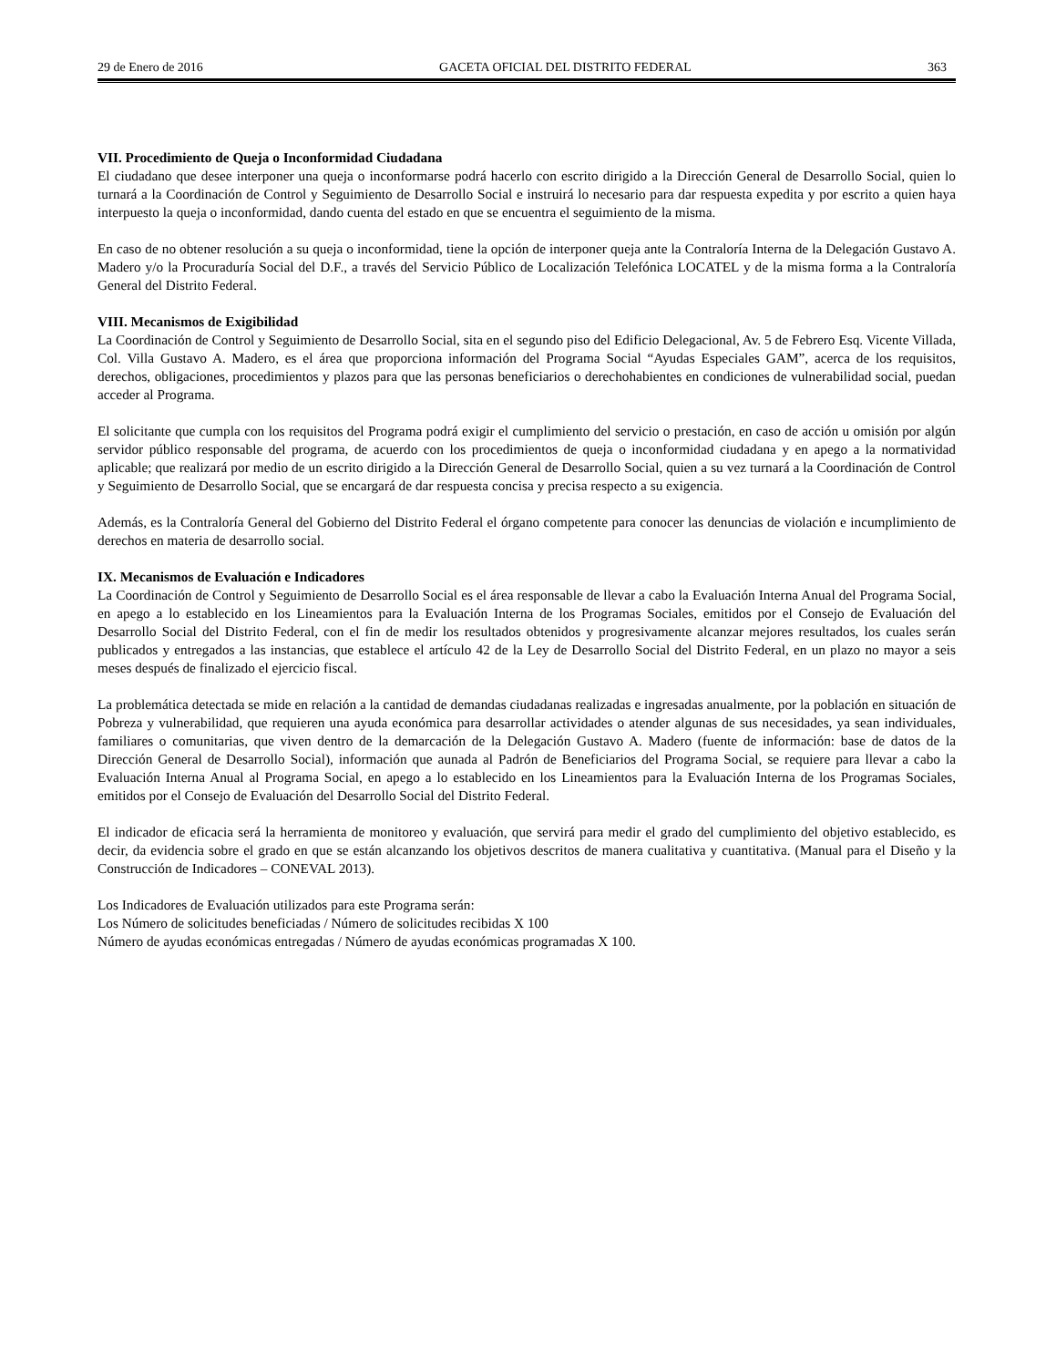29 de Enero de 2016 GACETA OFICIAL DEL DISTRITO FEDERAL 363
VII. Procedimiento de Queja o Inconformidad Ciudadana
El ciudadano que desee interponer una queja o inconformarse podrá hacerlo con escrito dirigido a la Dirección General de Desarrollo Social, quien lo turnará a la Coordinación de Control y Seguimiento de Desarrollo Social e instruirá lo necesario para dar respuesta expedita y por escrito a quien haya interpuesto la queja o inconformidad, dando cuenta del estado en que se encuentra el seguimiento de la misma.
En caso de no obtener resolución a su queja o inconformidad, tiene la opción de interponer queja ante la Contraloría Interna de la Delegación Gustavo A. Madero y/o la Procuraduría Social del D.F., a través del Servicio Público de Localización Telefónica LOCATEL y de la misma forma a la Contraloría General del Distrito Federal.
VIII. Mecanismos de Exigibilidad
La Coordinación de Control y Seguimiento de Desarrollo Social, sita en el segundo piso del Edificio Delegacional, Av. 5 de Febrero Esq. Vicente Villada, Col. Villa Gustavo A. Madero, es el área que proporciona información del Programa Social “Ayudas Especiales GAM”, acerca de los requisitos, derechos, obligaciones, procedimientos y plazos para que las personas beneficiarios o derechohabientes en condiciones de vulnerabilidad social, puedan acceder al Programa.
El solicitante que cumpla con los requisitos del Programa podrá exigir el cumplimiento del servicio o prestación, en caso de acción u omisión por algún servidor público responsable del programa, de acuerdo con los procedimientos de queja o inconformidad ciudadana y en apego a la normatividad aplicable; que realizará por medio de un escrito dirigido a la Dirección General de Desarrollo Social, quien a su vez turnará a la Coordinación de Control y Seguimiento de Desarrollo Social, que se encargará de dar respuesta concisa y precisa respecto a su exigencia.
Además, es la Contraloría General del Gobierno del Distrito Federal el órgano competente para conocer las denuncias de violación e incumplimiento de derechos en materia de desarrollo social.
IX. Mecanismos de Evaluación e Indicadores
La Coordinación de Control y Seguimiento de Desarrollo Social es el área responsable de llevar a cabo la Evaluación Interna Anual del Programa Social, en apego a lo establecido en los Lineamientos para la Evaluación Interna de los Programas Sociales, emitidos por el Consejo de Evaluación del Desarrollo Social del Distrito Federal, con el fin de medir los resultados obtenidos y progresivamente alcanzar mejores resultados, los cuales serán publicados y entregados a las instancias, que establece el artículo 42 de la Ley de Desarrollo Social del Distrito Federal, en un plazo no mayor a seis meses después de finalizado el ejercicio fiscal.
La problemática detectada se mide en relación a la cantidad de demandas ciudadanas realizadas e ingresadas anualmente, por la población en situación de Pobreza y vulnerabilidad, que requieren una ayuda económica para desarrollar actividades o atender algunas de sus necesidades, ya sean individuales, familiares o comunitarias, que viven dentro de la demarcación de la Delegación Gustavo A. Madero (fuente de información: base de datos de la Dirección General de Desarrollo Social), información que aunada al Padrón de Beneficiarios del Programa Social, se requiere para llevar a cabo la Evaluación Interna Anual al Programa Social, en apego a lo establecido en los Lineamientos para la Evaluación Interna de los Programas Sociales, emitidos por el Consejo de Evaluación del Desarrollo Social del Distrito Federal.
El indicador de eficacia será la herramienta de monitoreo y evaluación, que servirá para medir el grado del cumplimiento del objetivo establecido, es decir, da evidencia sobre el grado en que se están alcanzando los objetivos descritos de manera cualitativa y cuantitativa. (Manual para el Diseño y la Construcción de Indicadores – CONEVAL 2013).
Los Indicadores de Evaluación utilizados para este Programa serán:
Los Número de solicitudes beneficiadas / Número de solicitudes recibidas X 100
Número de ayudas económicas entregadas / Número de ayudas económicas programadas X 100.